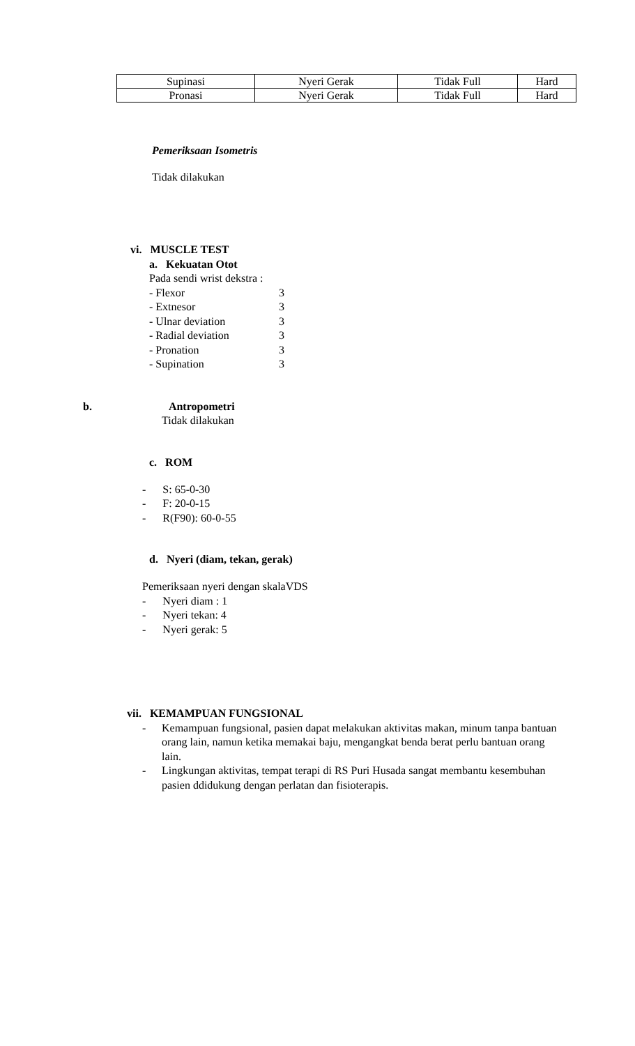| Supinasi | Nyeri Gerak | Tidak Full | Hard |
| Pronasi | Nyeri Gerak | Tidak Full | Hard |
Pemeriksaan Isometris
Tidak dilakukan
vi. MUSCLE TEST
a. Kekuatan Otot
Pada sendi wrist dekstra :
- Flexor 3
- Extnesor 3
- Ulnar deviation 3
- Radial deviation 3
- Pronation 3
- Supination 3
b. Antropometri
Tidak dilakukan
c. ROM
- S: 65-0-30
- F: 20-0-15
- R(F90): 60-0-55
d. Nyeri (diam, tekan, gerak)
Pemeriksaan nyeri dengan skalaVDS
- Nyeri diam : 1
- Nyeri tekan: 4
- Nyeri gerak: 5
vii. KEMAMPUAN FUNGSIONAL
- Kemampuan fungsional, pasien dapat melakukan aktivitas makan, minum tanpa bantuan orang lain, namun ketika memakai baju, mengangkat benda berat perlu bantuan orang lain.
- Lingkungan aktivitas, tempat terapi di RS Puri Husada sangat membantu kesembuhan pasien ddidukung dengan perlatan dan fisioterapis.